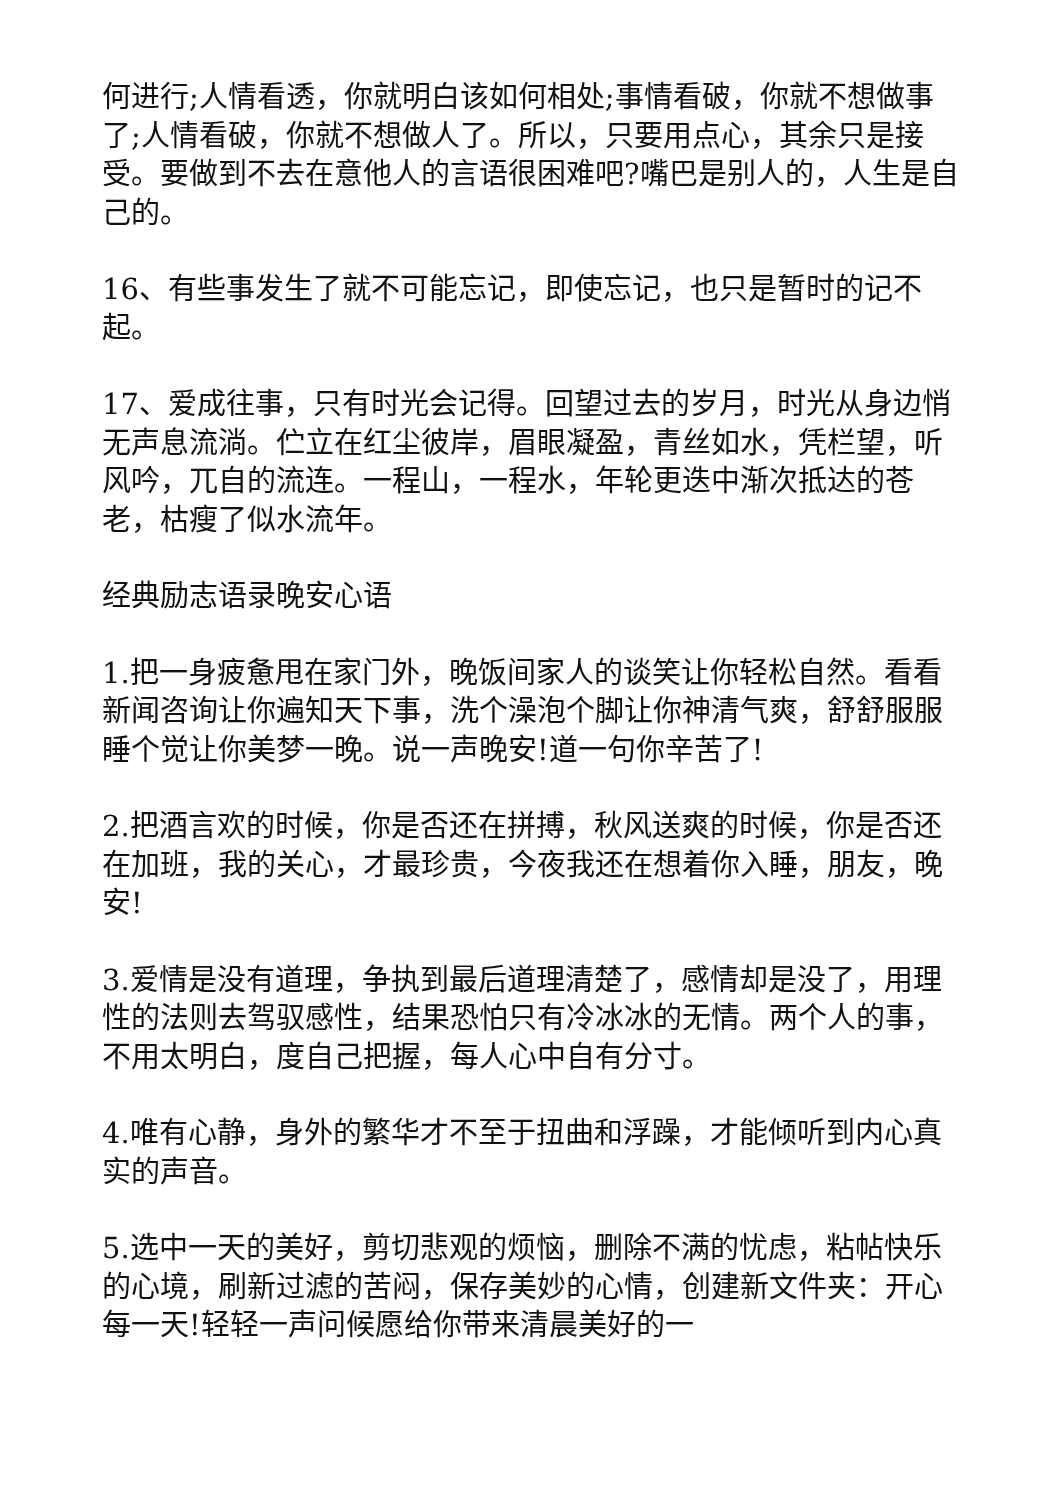何进行;人情看透，你就明白该如何相处;事情看破，你就不想做事了;人情看破，你就不想做人了。所以，只要用点心，其余只是接受。要做到不去在意他人的言语很困难吧?嘴巴是别人的，人生是自己的。
16、有些事发生了就不可能忘记，即使忘记，也只是暂时的记不起。
17、爱成往事，只有时光会记得。回望过去的岁月，时光从身边悄无声息流淌。伫立在红尘彼岸，眉眼凝盈，青丝如水，凭栏望，听风吟，兀自的流连。一程山，一程水，年轮更迭中渐次抵达的苍老，枯瘦了似水流年。
经典励志语录晚安心语
1.把一身疲惫甩在家门外，晚饭间家人的谈笑让你轻松自然。看看新闻咨询让你遍知天下事，洗个澡泡个脚让你神清气爽，舒舒服服睡个觉让你美梦一晚。说一声晚安!道一句你辛苦了!
2.把酒言欢的时候，你是否还在拼搏，秋风送爽的时候，你是否还在加班，我的关心，才最珍贵，今夜我还在想着你入睡，朋友，晚安!
3.爱情是没有道理，争执到最后道理清楚了，感情却是没了，用理性的法则去驾驭感性，结果恐怕只有冷冰冰的无情。两个人的事，不用太明白，度自己把握，每人心中自有分寸。
4.唯有心静，身外的繁华才不至于扭曲和浮躁，才能倾听到内心真实的声音。
5.选中一天的美好，剪切悲观的烦恼，删除不满的忧虑，粘帖快乐的心境，刷新过滤的苦闷，保存美妙的心情，创建新文件夹：开心每一天!轻轻一声问候愿给你带来清晨美好的一